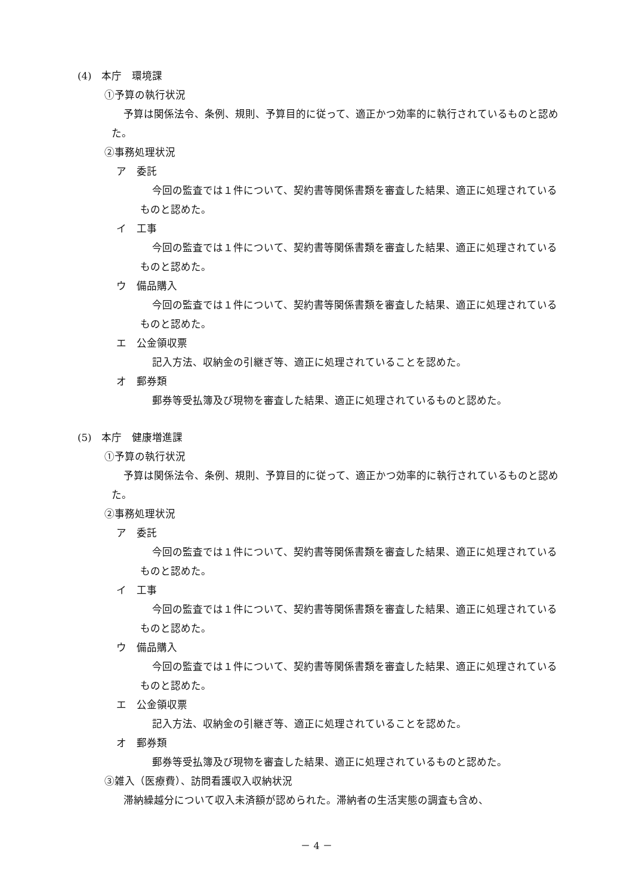(4)　本庁　環境課
①予算の執行状況
予算は関係法令、条例、規則、予算目的に従って、適正かつ効率的に執行されているものと認めた。
②事務処理状況
ア　委託
今回の監査では１件について、契約書等関係書類を審査した結果、適正に処理されているものと認めた。
イ　工事
今回の監査では１件について、契約書等関係書類を審査した結果、適正に処理されているものと認めた。
ウ　備品購入
今回の監査では１件について、契約書等関係書類を審査した結果、適正に処理されているものと認めた。
エ　公金領収票
記入方法、収納金の引継ぎ等、適正に処理されていることを認めた。
オ　郵券類
郵券等受払簿及び現物を審査した結果、適正に処理されているものと認めた。
(5)　本庁　健康増進課
①予算の執行状況
予算は関係法令、条例、規則、予算目的に従って、適正かつ効率的に執行されているものと認めた。
②事務処理状況
ア　委託
今回の監査では１件について、契約書等関係書類を審査した結果、適正に処理されているものと認めた。
イ　工事
今回の監査では１件について、契約書等関係書類を審査した結果、適正に処理されているものと認めた。
ウ　備品購入
今回の監査では１件について、契約書等関係書類を審査した結果、適正に処理されているものと認めた。
エ　公金領収票
記入方法、収納金の引継ぎ等、適正に処理されていることを認めた。
オ　郵券類
郵券等受払簿及び現物を審査した結果、適正に処理されているものと認めた。
③雑入（医療費）、訪問看護収入収納状況
滞納繰越分について収入未済額が認められた。滞納者の生活実態の調査も含め、
－ 4 －